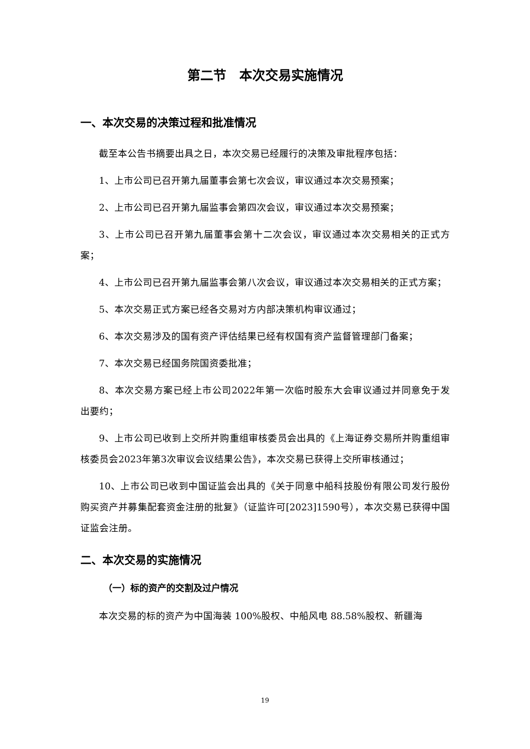第二节　本次交易实施情况
一、本次交易的决策过程和批准情况
截至本公告书摘要出具之日，本次交易已经履行的决策及审批程序包括：
1、上市公司已召开第九届董事会第七次会议，审议通过本次交易预案；
2、上市公司已召开第九届监事会第四次会议，审议通过本次交易预案；
3、上市公司已召开第九届董事会第十二次会议，审议通过本次交易相关的正式方案；
4、上市公司已召开第九届监事会第八次会议，审议通过本次交易相关的正式方案；
5、本次交易正式方案已经各交易对方内部决策机构审议通过；
6、本次交易涉及的国有资产评估结果已经有权国有资产监督管理部门备案；
7、本次交易已经国务院国资委批准；
8、本次交易方案已经上市公司2022年第一次临时股东大会审议通过并同意免于发出要约；
9、上市公司已收到上交所并购重组审核委员会出具的《上海证券交易所并购重组审核委员会2023年第3次审议会议结果公告》，本次交易已获得上交所审核通过；
10、上市公司已收到中国证监会出具的《关于同意中船科技股份有限公司发行股份购买资产并募集配套资金注册的批复》（证监许可[2023]1590号），本次交易已获得中国证监会注册。
二、本次交易的实施情况
（一）标的资产的交割及过户情况
本次交易的标的资产为中国海装 100%股权、中船风电 88.58%股权、新疆海
19